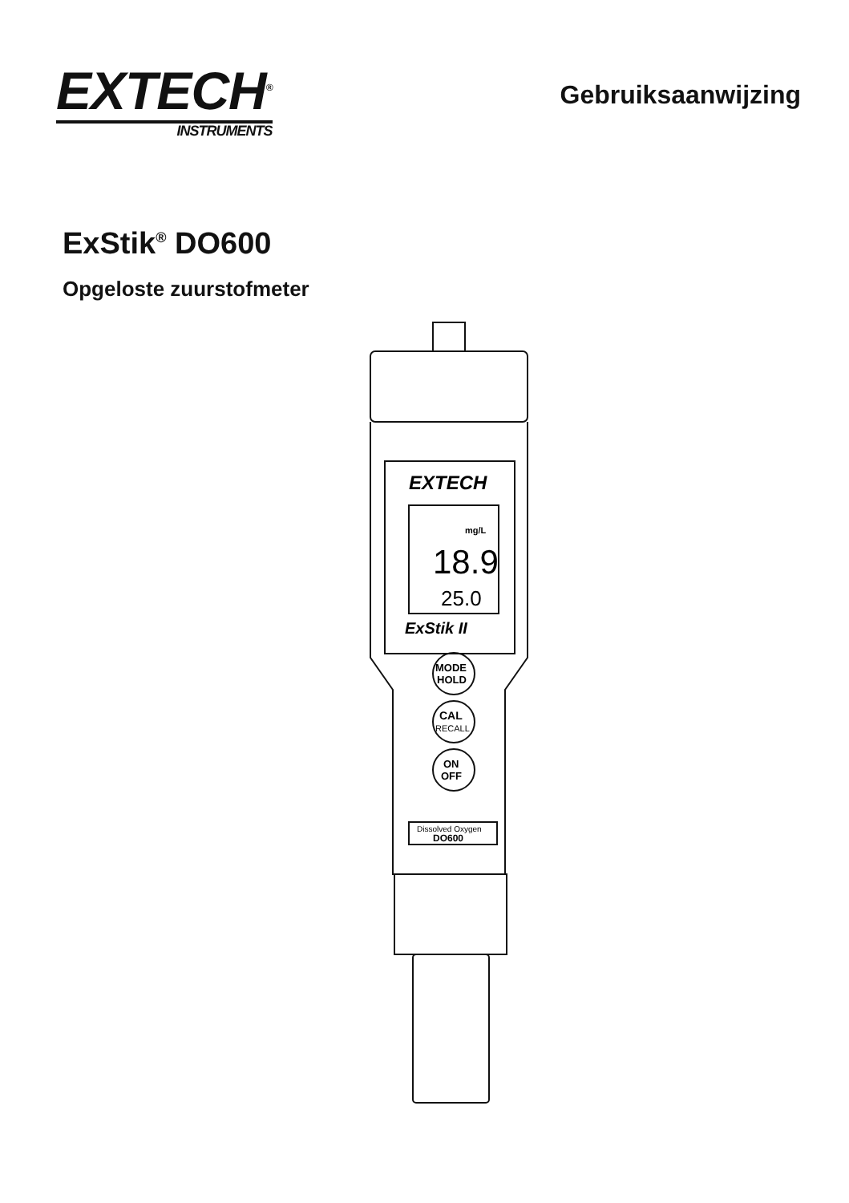EXTECH<sup>®</sup>
INSTRUMENTS
Gebruiksaanwijzing
ExStik<sup>®</sup> DO600
Opgeloste zuurstofmeter
EXTECH
mg/L
18.9
25.0
ExStik II
MODE
HOLD
CAL
RECALL
ON
OFF
Dissolved Oxygen
DO600